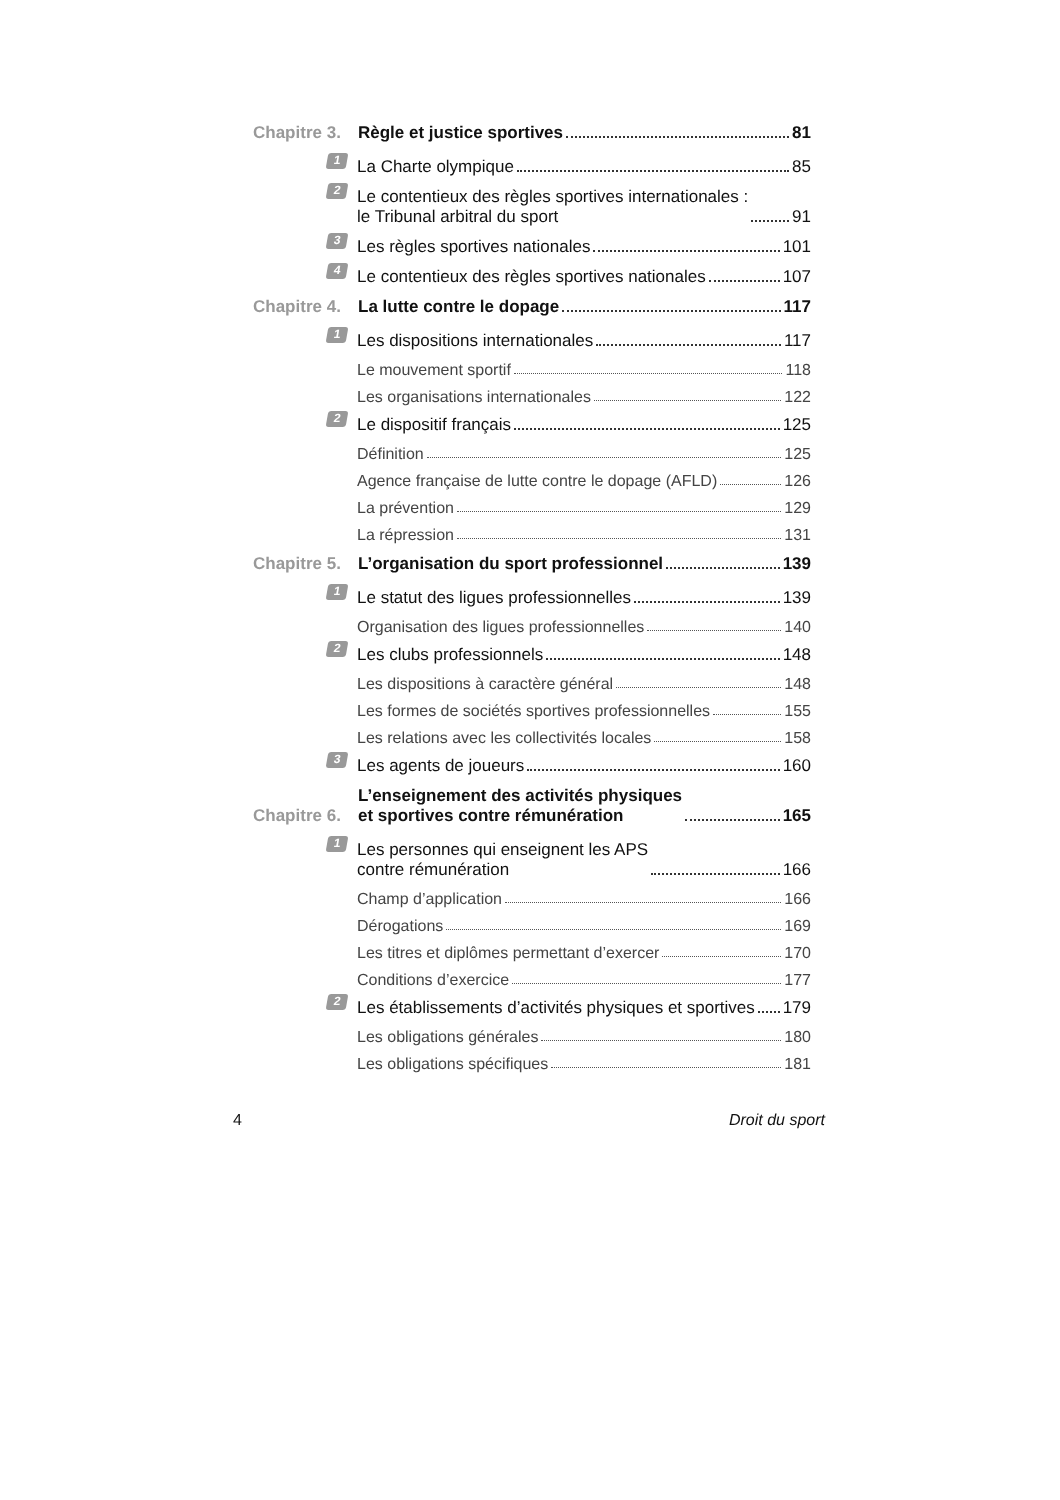Chapitre 3.
Règle et justice sportives 81
1
La Charte olympique 85
2
Le contentieux des règles sportives internationales :
le Tribunal arbitral du sport 91
3
Les règles sportives nationales 101
4
Le contentieux des règles sportives nationales 107
Chapitre 4.
La lutte contre le dopage 117
1
Les dispositions internationales 117
Le mouvement sportif 118
Les organisations internationales 122
2
Le dispositif français 125
Définition 125
Agence française de lutte contre le dopage (AFLD) 126
La prévention 129
La répression 131
Chapitre 5.
L’organisation du sport professionnel 139
1
Le statut des ligues professionnelles 139
Organisation des ligues professionnelles 140
2
Les clubs professionnels 148
Les dispositions à caractère général 148
Les formes de sociétés sportives professionnelles 155
Les relations avec les collectivités locales 158
3
Les agents de joueurs 160
Chapitre 6.
L’enseignement des activités physiques
et sportives contre rémunération 165
1
Les personnes qui enseignent les APS
contre rémunération 166
Champ d’application 166
Dérogations 169
Les titres et diplômes permettant d’exercer 170
Conditions d’exercice 177
2
Les établissements d’activités physiques et sportives 179
Les obligations générales 180
Les obligations spécifiques 181
4 Droit du sport